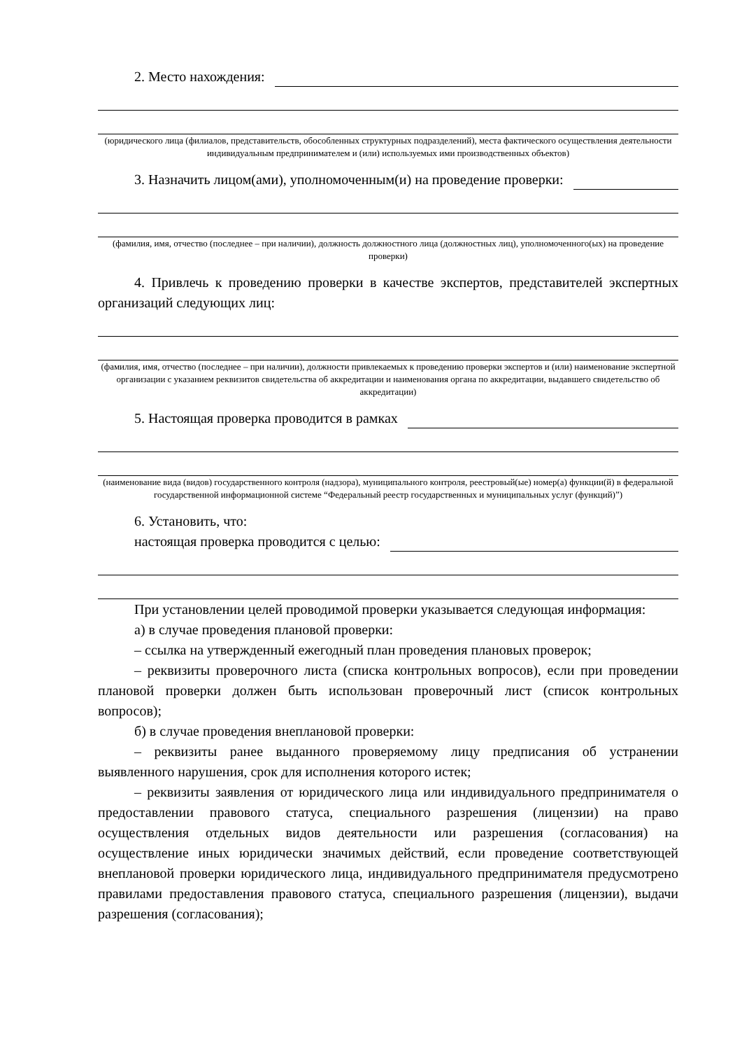2. Место нахождения:
(юридического лица (филиалов, представительств, обособленных структурных подразделений), места фактического осуществления деятельности индивидуальным предпринимателем и (или) используемых ими производственных объектов)
3. Назначить лицом(ами), уполномоченным(и) на проведение проверки:
(фамилия, имя, отчество (последнее – при наличии), должность должностного лица (должностных лиц), уполномоченного(ых) на проведение проверки)
4. Привлечь к проведению проверки в качестве экспертов, представителей экспертных организаций следующих лиц:
(фамилия, имя, отчество (последнее – при наличии), должности привлекаемых к проведению проверки экспертов и (или) наименование экспертной организации с указанием реквизитов свидетельства об аккредитации и наименования органа по аккредитации, выдавшего свидетельство об аккредитации)
5. Настоящая проверка проводится в рамках
(наименование вида (видов) государственного контроля (надзора), муниципального контроля, реестровый(ые) номер(а) функции(й) в федеральной государственной информационной системе “Федеральный реестр государственных и муниципальных услуг (функций)”)
6. Установить, что:
настоящая проверка проводится с целью:
При установлении целей проводимой проверки указывается следующая информация:
а) в случае проведения плановой проверки:
– ссылка на утвержденный ежегодный план проведения плановых проверок;
– реквизиты проверочного листа (списка контрольных вопросов), если при проведении плановой проверки должен быть использован проверочный лист (список контрольных вопросов);
б) в случае проведения внеплановой проверки:
– реквизиты ранее выданного проверяемому лицу предписания об устранении выявленного нарушения, срок для исполнения которого истек;
– реквизиты заявления от юридического лица или индивидуального предпринимателя о предоставлении правового статуса, специального разрешения (лицензии) на право осуществления отдельных видов деятельности или разрешения (согласования) на осуществление иных юридически значимых действий, если проведение соответствующей внеплановой проверки юридического лица, индивидуального предпринимателя предусмотрено правилами предоставления правового статуса, специального разрешения (лицензии), выдачи разрешения (согласования);